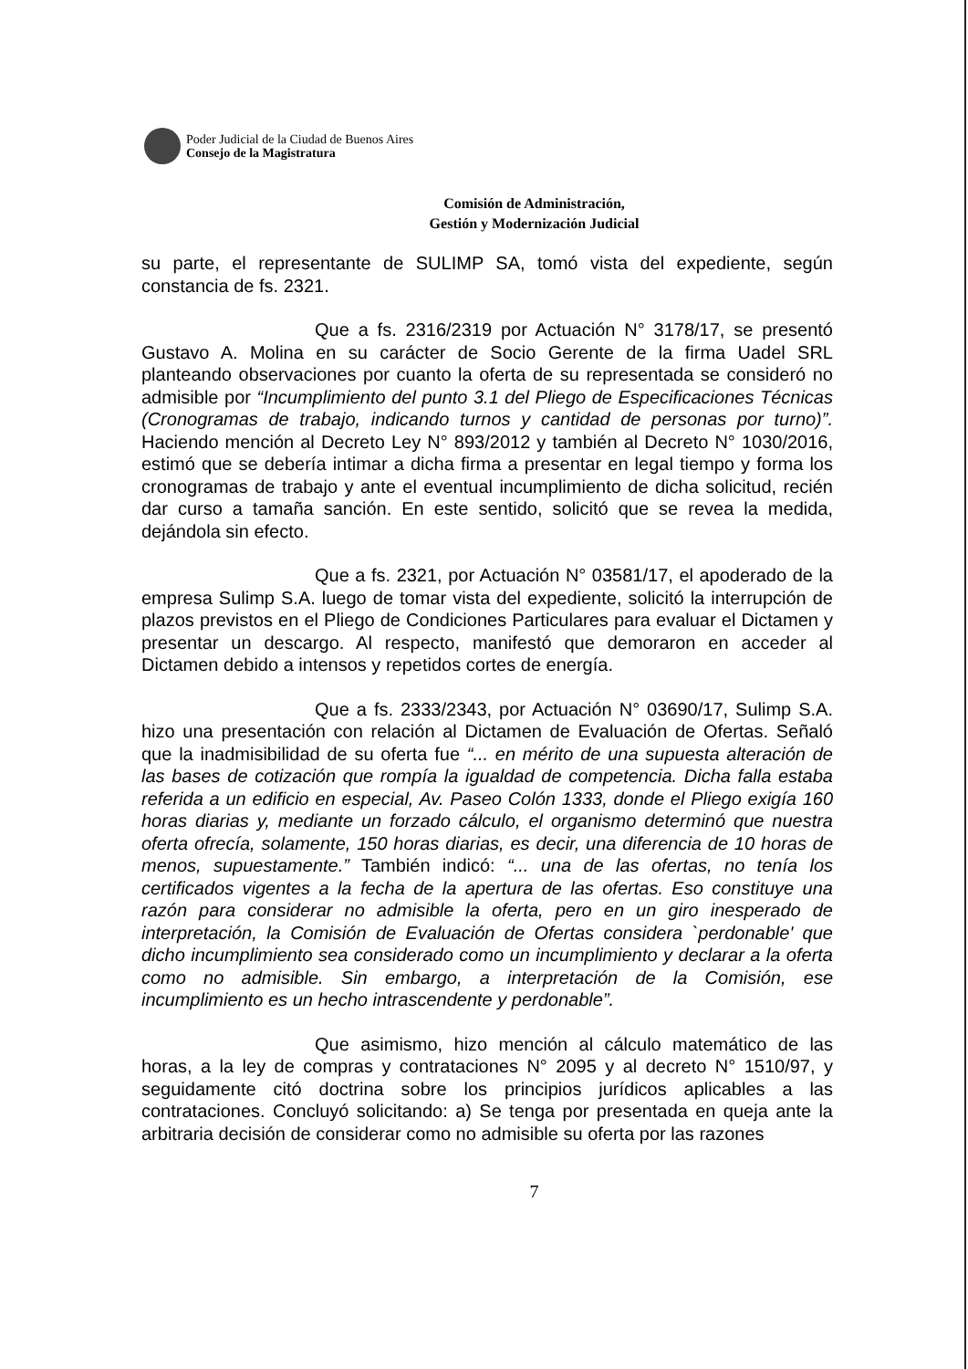Poder Judicial de la Ciudad de Buenos Aires
Consejo de la Magistratura
Comisión de Administración,
Gestión y Modernización Judicial
su parte, el representante de SULIMP SA, tomó vista del expediente, según constancia de fs. 2321.
Que a fs. 2316/2319 por Actuación N° 3178/17, se presentó Gustavo A. Molina en su carácter de Socio Gerente de la firma Uadel SRL planteando observaciones por cuanto la oferta de su representada se consideró no admisible por “Incumplimiento del punto 3.1 del Pliego de Especificaciones Técnicas (Cronogramas de trabajo, indicando turnos y cantidad de personas por turno)”. Haciendo mención al Decreto Ley N° 893/2012 y también al Decreto N° 1030/2016, estimó que se debería intimar a dicha firma a presentar en legal tiempo y forma los cronogramas de trabajo y ante el eventual incumplimiento de dicha solicitud, recién dar curso a tamaña sanción. En este sentido, solicitó que se revea la medida, dejándola sin efecto.
Que a fs. 2321, por Actuación N° 03581/17, el apoderado de la empresa Sulimp S.A. luego de tomar vista del expediente, solicitó la interrupción de plazos previstos en el Pliego de Condiciones Particulares para evaluar el Dictamen y presentar un descargo. Al respecto, manifestó que demoraron en acceder al Dictamen debido a intensos y repetidos cortes de energía.
Que a fs. 2333/2343, por Actuación N° 03690/17, Sulimp S.A. hizo una presentación con relación al Dictamen de Evaluación de Ofertas. Señaló que la inadmisibilidad de su oferta fue “... en mérito de una supuesta alteración de las bases de cotización que rompía la igualdad de competencia. Dicha falla estaba referida a un edificio en especial, Av. Paseo Colón 1333, donde el Pliego exigía 160 horas diarias y, mediante un forzado cálculo, el organismo determinó que nuestra oferta ofrecía, solamente, 150 horas diarias, es decir, una diferencia de 10 horas de menos, supuestamente.” También indicó: “... una de las ofertas, no tenía los certificados vigentes a la fecha de la apertura de las ofertas. Eso constituye una razón para considerar no admisible la oferta, pero en un giro inesperado de interpretación, la Comisión de Evaluación de Ofertas considera `perdonable' que dicho incumplimiento sea considerado como un incumplimiento y declarar a la oferta como no admisible. Sin embargo, a interpretación de la Comisión, ese incumplimiento es un hecho intrascendente y perdonable”.
Que asimismo, hizo mención al cálculo matemático de las horas, a la ley de compras y contrataciones N° 2095 y al decreto N° 1510/97, y seguidamente citó doctrina sobre los principios jurídicos aplicables a las contrataciones. Concluyó solicitando: a) Se tenga por presentada en queja ante la arbitraria decisión de considerar como no admisible su oferta por las razones
7